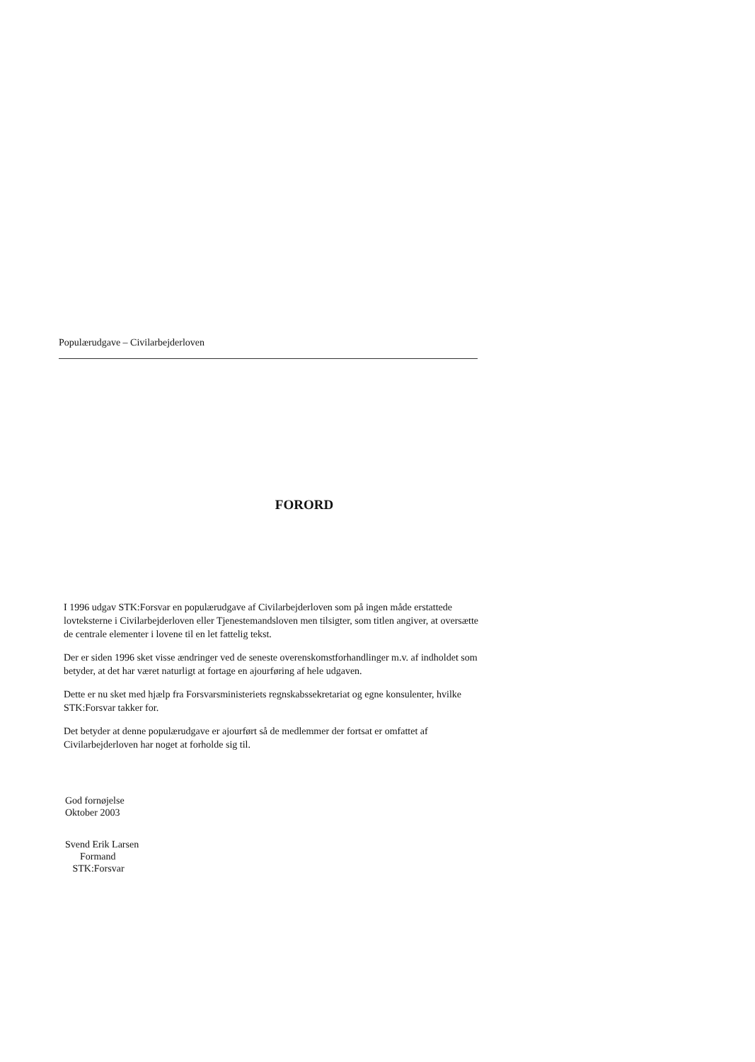Populærudgave – Civilarbejderloven
FORORD
I 1996 udgav STK:Forsvar en populærudgave af Civilarbejderloven som på ingen måde erstattede lovteksterne i Civilarbejderloven eller Tjenestemandsloven men tilsigter, som titlen angiver, at oversætte de centrale elementer i lovene til en let fattelig tekst.
Der er siden 1996 sket visse ændringer ved de seneste overenskomstforhandlinger m.v. af indholdet som betyder, at det har været naturligt at fortage en ajourføring af hele udgaven.
Dette er nu sket med hjælp fra Forsvarsministeriets regnskabssekretariat og egne konsulenter, hvilke STK:Forsvar takker for.
Det betyder at denne populærudgave er ajourført så de medlemmer der fortsat er omfattet af Civilarbejderloven har noget at forholde sig til.
God fornøjelse
Oktober 2003
Svend Erik Larsen
Formand
STK:Forsvar